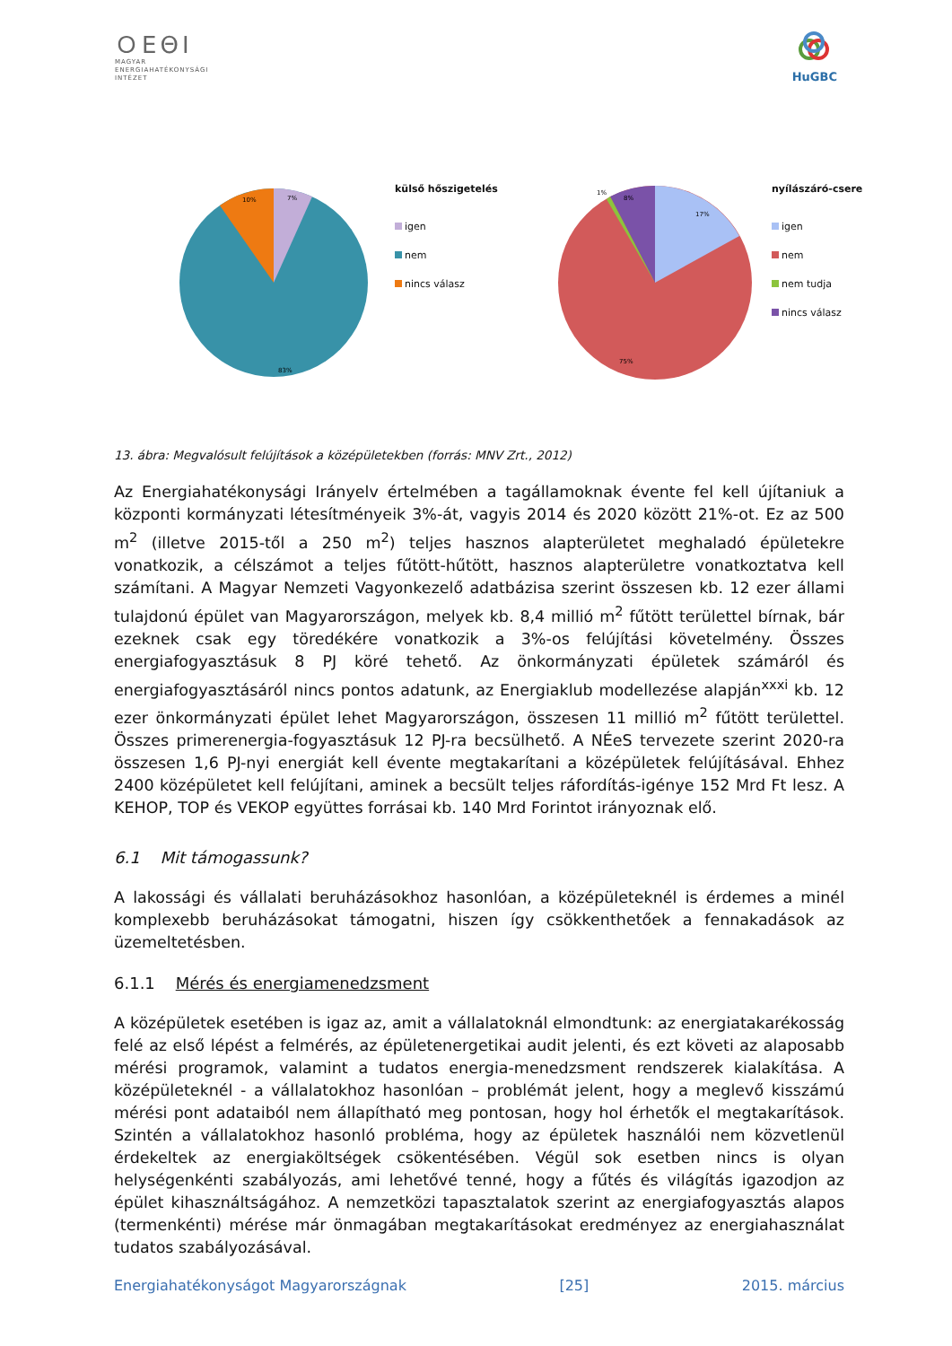ＯΕΘI
MAGYAR
ENERGIAHATÉKONYSÁGI
INTÉZET
HuGBC
10%
7%
83%
külső hőszigetelés
igen
nem
nincs válasz
1%
8%
17%
75%
nyílászáró-csere
igen
nem
nem tudja
nincs válasz
13. ábra: Megvalósult felújítások a középületekben (forrás: MNV Zrt., 2012)
Az Energiahatékonysági Irányelv értelmében a tagállamoknak évente fel kell újítaniuk a központi kormányzati létesítményeik 3%-át, vagyis 2014 és 2020 között 21%-ot. Ez az 500 m<sup>2</sup> (illetve 2015-től a 250 m<sup>2</sup>) teljes hasznos alapterületet meghaladó épületekre vonatkozik, a célszámot a teljes fűtött-hűtött, hasznos alapterületre vonatkoztatva kell számítani. A Magyar Nemzeti Vagyonkezelő adatbázisa szerint összesen kb. 12 ezer állami tulajdonú épület van Magyarországon, melyek kb. 8,4 millió m<sup>2</sup> fűtött területtel bírnak, bár ezeknek csak egy töredékére vonatkozik a 3%-os felújítási követelmény. Összes energiafogyasztásuk 8 PJ köré tehető. Az önkormányzati épületek számáról és energiafogyasztásáról nincs pontos adatunk, az Energiaklub modellezése alapján<sup>xxxi</sup> kb. 12 ezer önkormányzati épület lehet Magyarországon, összesen 11 millió m<sup>2</sup> fűtött területtel. Összes primerenergia-fogyasztásuk 12 PJ-ra becsülhető. A NÉeS tervezete szerint 2020-ra összesen 1,6 PJ-nyi energiát kell évente megtakarítani a középületek felújításával. Ehhez 2400 középületet kell felújítani, aminek a becsült teljes ráfordítás-igénye 152 Mrd Ft lesz. A KEHOP, TOP és VEKOP együttes forrásai kb. 140 Mrd Forintot irányoznak elő.
6.1 Mit támogassunk?
A lakossági és vállalati beruházásokhoz hasonlóan, a középületeknél is érdemes a minél komplexebb beruházásokat támogatni, hiszen így csökkenthetőek a fennakadások az üzemeltetésben.
6.1.1 Mérés és energiamenedzsment
A középületek esetében is igaz az, amit a vállalatoknál elmondtunk: az energiatakarékosság felé az első lépést a felmérés, az épületenergetikai audit jelenti, és ezt követi az alaposabb mérési programok, valamint a tudatos energia-menedzsment rendszerek kialakítása. A középületeknél - a vállalatokhoz hasonlóan – problémát jelent, hogy a meglevő kisszámú mérési pont adataiból nem állapítható meg pontosan, hogy hol érhetők el megtakarítások. Szintén a vállalatokhoz hasonló probléma, hogy az épületek használói nem közvetlenül érdekeltek az energiaköltségek csökentésében. Végül sok esetben nincs is olyan helységenkénti szabályozás, ami lehetővé tenné, hogy a fűtés és világítás igazodjon az épület kihasználtságához. A nemzetközi tapasztalatok szerint az energiafogyasztás alapos (termenkénti) mérése már önmagában megtakarításokat eredményez az energiahasználat tudatos szabályozásával.
Energiahatékonyságot Magyarországnak [25] 2015. március